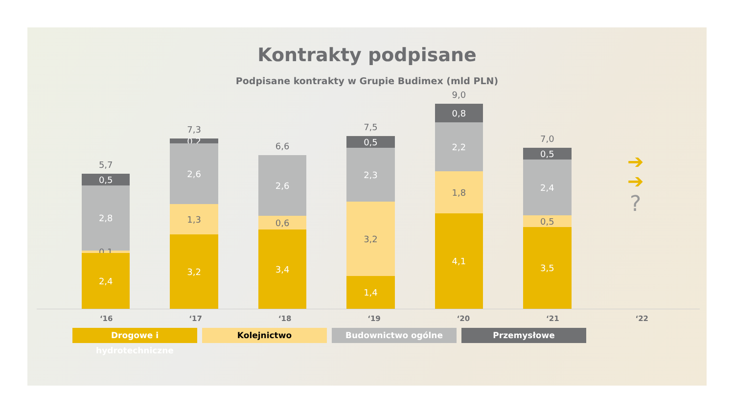Kontrakty podpisane
Podpisane kontrakty w Grupie Budimex (mld PLN)
5,7
0,5
2,8
0,1
2,4
7,3
0,2
2,6
1,3
3,2
6,6
2,6
0,6
3,4
7,5
0,5
2,3
3,2
1,4
9,0
0,8
2,2
1,8
4,1
7,0
0,5
2,4
0,5
3,5
➔
➔
?
‘16 ‘17 ‘18 ‘19 ‘20 ‘21 ‘22
Drogowe i hydrotechniczne Kolejnictwo Budownictwo ogólne Przemysłowe